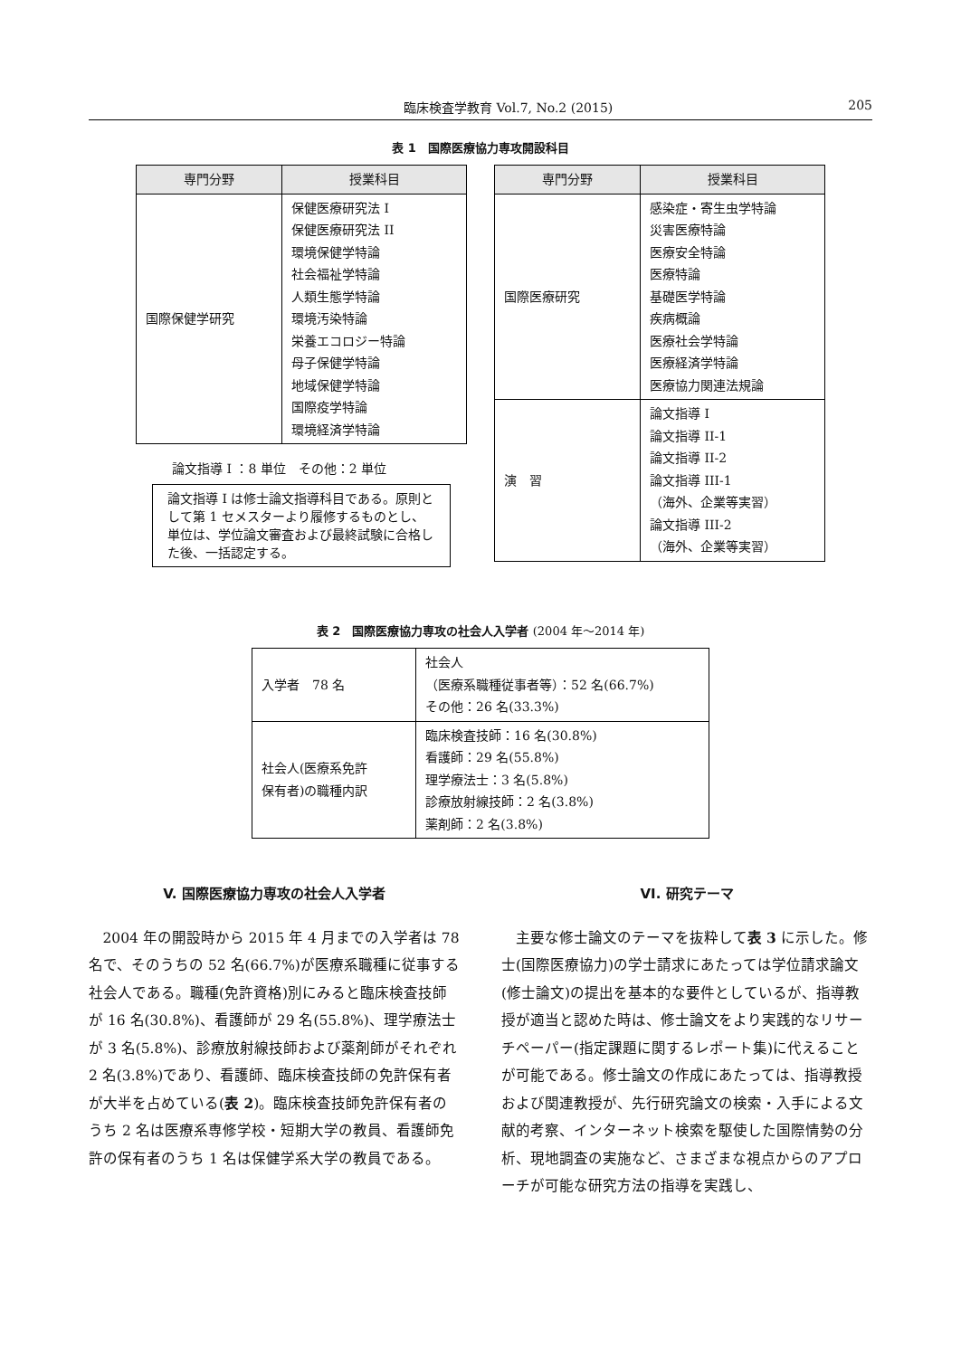臨床検査学教育 Vol.7, No.2 (2015) 205
表 1　国際医療協力専攻開設科目
| 専門分野 | 授業科目 |
| --- | --- |
| 国際保健学研究 | 保健医療研究法 I 保健医療研究法 II 環境保健学特論 社会福祉学特論 人類生態学特論 環境汚染特論 栄養エコロジー特論 母子保健学特論 地域保健学特論 国際疫学特論 環境経済学特論 |
論文指導 I ：8 単位　その他：2 単位
論文指導 I は修士論文指導科目である。原則として第 1 セメスターより履修するものとし、単位は、学位論文審査および最終試験に合格した後、一括認定する。
| 専門分野 | 授業科目 |
| --- | --- |
| 国際医療研究 | 感染症・寄生虫学特論 災害医療特論 医療安全特論 医療特論 基礎医学特論 疾病概論 医療社会学特論 医療経済学特論 医療協力関連法規論 |
| 演 習 | 論文指導 I 論文指導 II-1 論文指導 II-2 論文指導 III-1 （海外、企業等実習） 論文指導 III-2 （海外、企業等実習） |
表 2　国際医療協力専攻の社会人入学者 (2004 年〜2014 年)
| 入学者 78 名 | 社会人 （医療系職種従事者等）：52 名(66.7%) その他：26 名(33.3%) |
| 社会人(医療系免許 保有者)の職種内訳 | 臨床検査技師：16 名(30.8%) 看護師：29 名(55.8%) 理学療法士：3 名(5.8%) 診療放射線技師：2 名(3.8%) 薬剤師：2 名(3.8%) |
V. 国際医療協力専攻の社会人入学者
2004 年の開設時から 2015 年 4 月までの入学者は 78 名で、そのうちの 52 名(66.7%)が医療系職種に従事する社会人である。職種(免許資格)別にみると臨床検査技師が 16 名(30.8%)、看護師が 29 名(55.8%)、理学療法士が 3 名(5.8%)、診療放射線技師および薬剤師がそれぞれ 2 名(3.8%)であり、看護師、臨床検査技師の免許保有者が大半を占めている(表 2)。臨床検査技師免許保有者のうち 2 名は医療系専修学校・短期大学の教員、看護師免許の保有者のうち 1 名は保健学系大学の教員である。
VI. 研究テーマ
主要な修士論文のテーマを抜粋して表 3 に示した。修士(国際医療協力)の学士請求にあたっては学位請求論文(修士論文)の提出を基本的な要件としているが、指導教授が適当と認めた時は、修士論文をより実践的なリサーチペーパー(指定課題に関するレポート集)に代えることが可能である。修士論文の作成にあたっては、指導教授および関連教授が、先行研究論文の検索・入手による文献的考察、インターネット検索を駆使した国際情勢の分析、現地調査の実施など、さまざまな視点からのアプローチが可能な研究方法の指導を実践し、